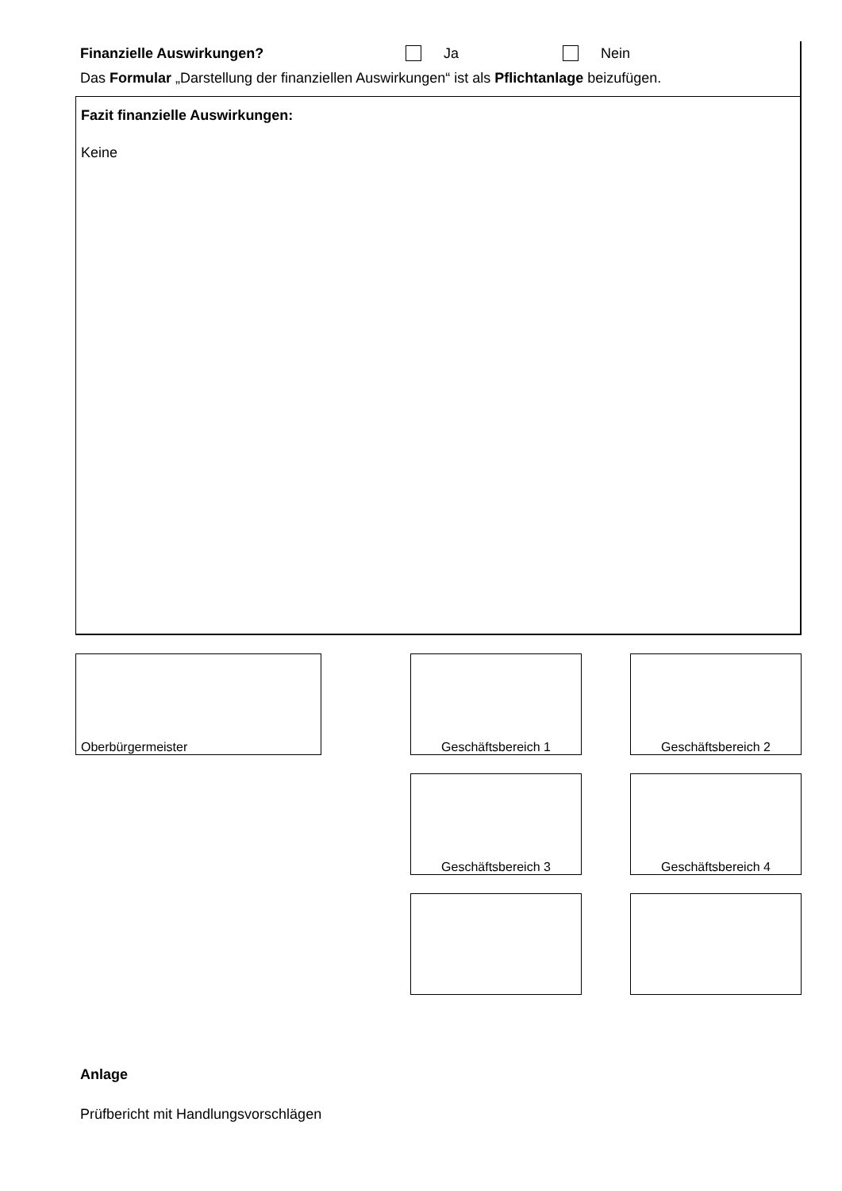Finanzielle Auswirkungen? Ja Nein
Das Formular „Darstellung der finanziellen Auswirkungen“ ist als Pflichtanlage beizufügen.
Fazit finanzielle Auswirkungen:
Keine
Oberbürgermeister Geschäftsbereich 1 Geschäftsbereich 2
Geschäftsbereich 3 Geschäftsbereich 4
Anlage
Prüfbericht mit Handlungsvorschlägen